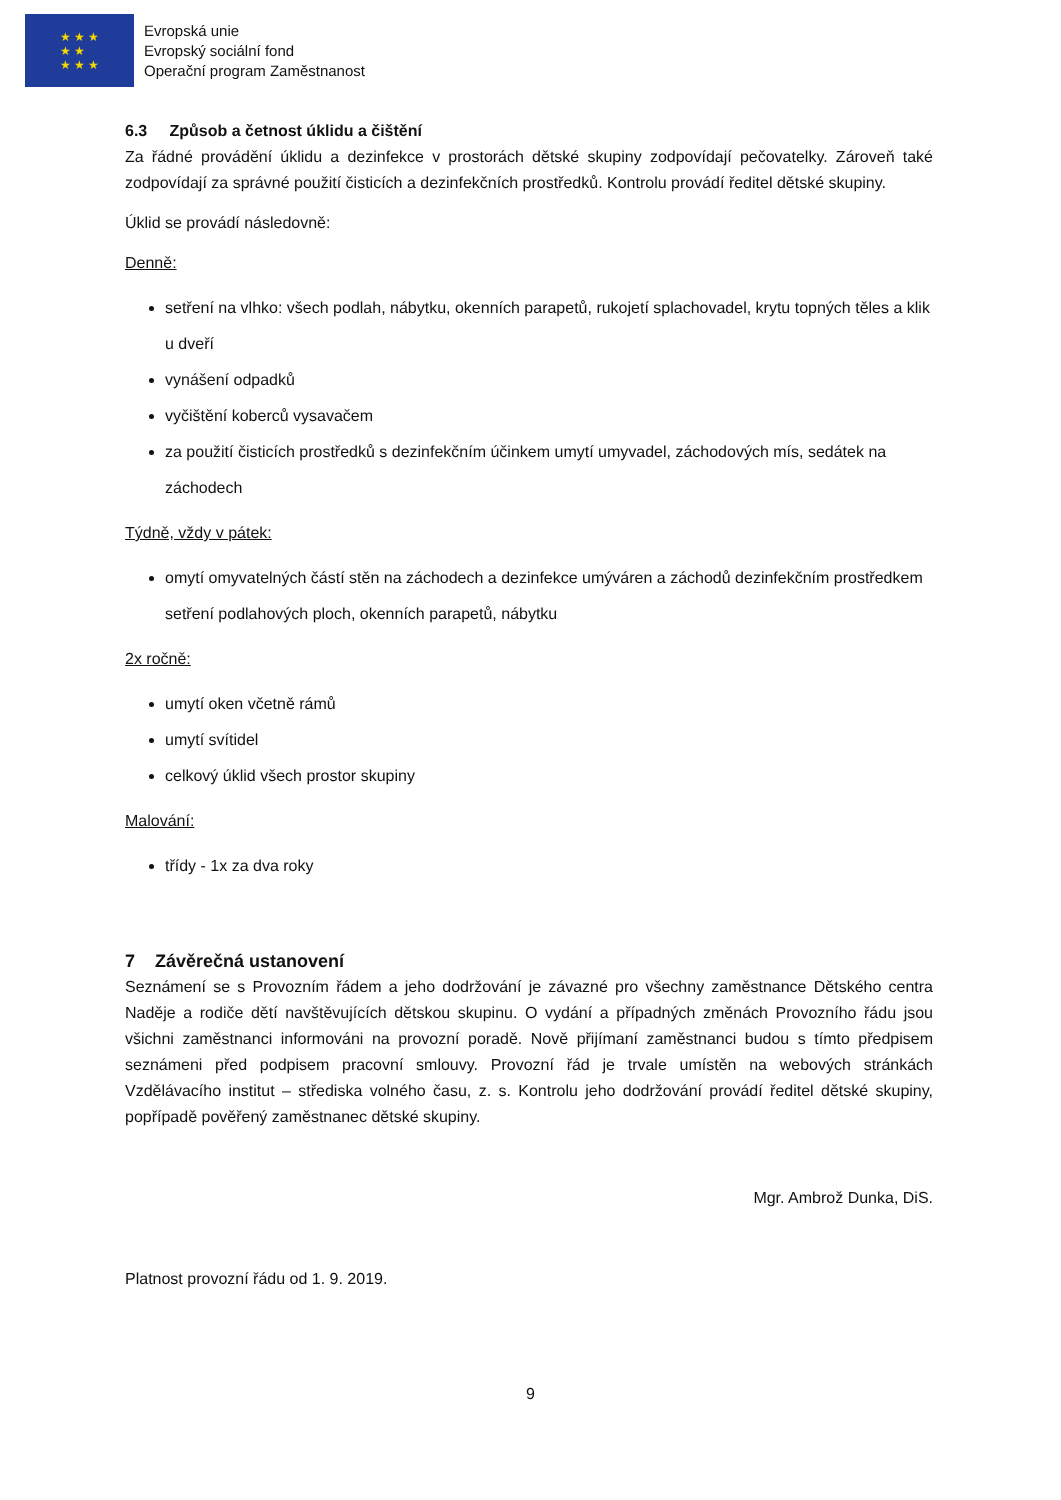★ ★ ★
★ ★
★ ★ ★
Evropská unie
Evropský sociální fond
Operační program Zaměstnanost
6.3 Způsob a četnost úklidu a čištění
Za řádné provádění úklidu a dezinfekce v prostorách dětské skupiny zodpovídají pečovatelky. Zároveň také zodpovídají za správné použití čisticích a dezinfekčních prostředků. Kontrolu provádí ředitel dětské skupiny.
Úklid se provádí následovně:
Denně:
setření na vlhko: všech podlah, nábytku, okenních parapetů, rukojetí splachovadel, krytu topných těles a klik u dveří
vynášení odpadků
vyčištění koberců vysavačem
za použití čisticích prostředků s dezinfekčním účinkem umytí umyvadel, záchodových mís, sedátek na záchodech
Týdně, vždy v pátek:
omytí omyvatelných částí stěn na záchodech a dezinfekce umýváren a záchodů dezinfekčním prostředkem setření podlahových ploch, okenních parapetů, nábytku
2x ročně:
umytí oken včetně rámů
umytí svítidel
celkový úklid všech prostor skupiny
Malování:
třídy - 1x za dva roky
7 Závěrečná ustanovení
Seznámení se s Provozním řádem a jeho dodržování je závazné pro všechny zaměstnance Dětského centra Naděje a rodiče dětí navštěvujících dětskou skupinu. O vydání a případných změnách Provozního řádu jsou všichni zaměstnanci informováni na provozní poradě. Nově přijímaní zaměstnanci budou s tímto předpisem seznámeni před podpisem pracovní smlouvy. Provozní řád je trvale umístěn na webových stránkách Vzdělávacího institut – střediska volného času, z. s. Kontrolu jeho dodržování provádí ředitel dětské skupiny, popřípadě pověřený zaměstnanec dětské skupiny.
Mgr. Ambrož Dunka, DiS.
Platnost provozní řádu od 1. 9. 2019.
9